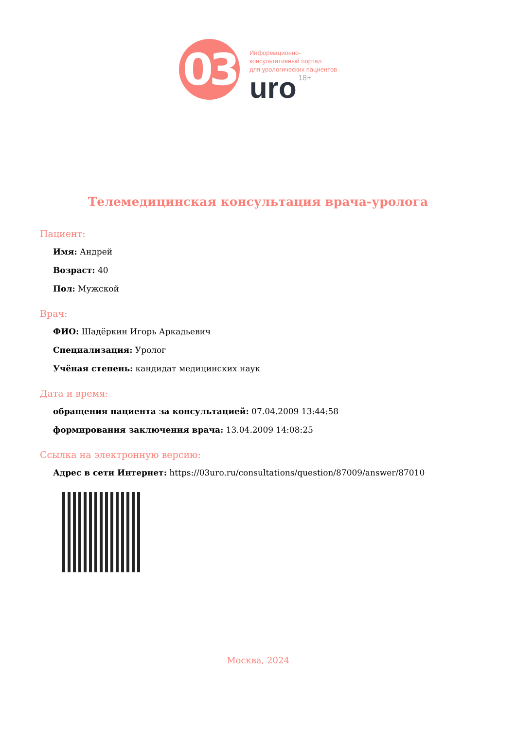03
Информационно-
консультативный портал
для урологических пациентов
uro 18+
Телемедицинская консультация врача-уролога
Пациент:
Имя: Андрей
Возраст: 40
Пол: Мужской
Врач:
ФИО: Шадёркин Игорь Аркадьевич
Специализация: Уролог
Учёная степень: кандидат медицинских наук
Дата и время:
обращения пациента за консультацией: 07.04.2009 13:44:58
формирования заключения врача: 13.04.2009 14:08:25
Ссылка на электронную версию:
Адрес в сети Интернет: https://03uro.ru/consultations/question/87009/answer/87010
Москва, 2024